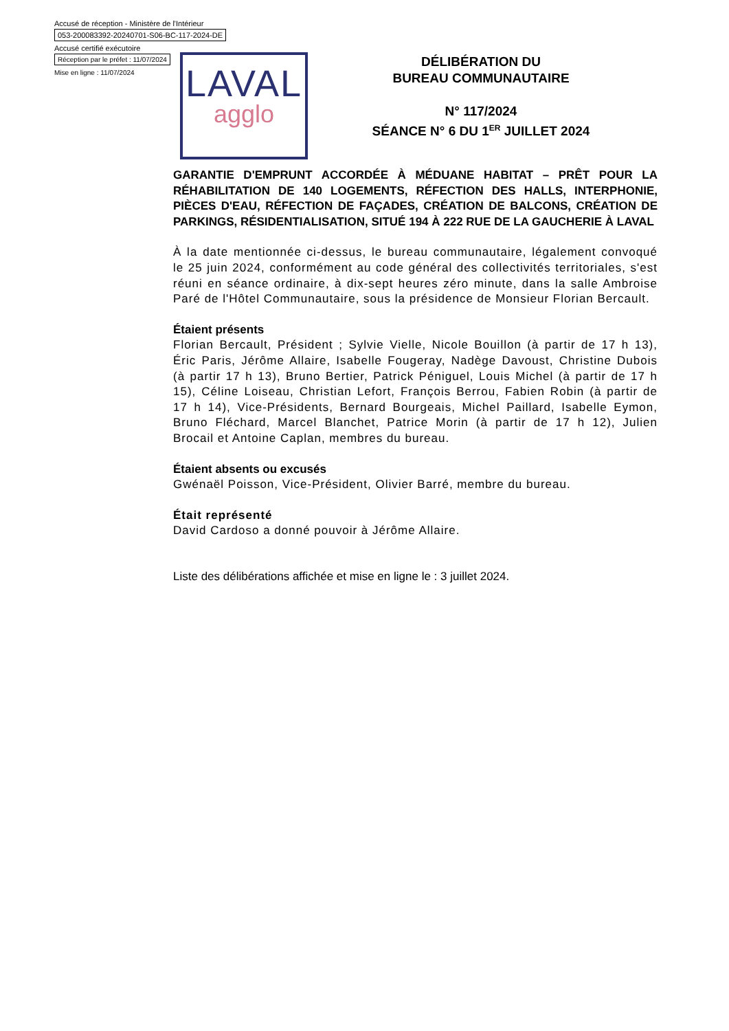Accusé de réception - Ministère de l'Intérieur
053-200083392-20240701-S06-BC-117-2024-DE
Accusé certifié exécutoire
Réception par le préfet : 11/07/2024
Mise en ligne : 11/07/2024
LAVAL
agglo
DÉLIBÉRATION DU
BUREAU COMMUNAUTAIRE
N° 117/2024
SÉANCE N° 6 DU 1<sup>ER</sup> JUILLET 2024
GARANTIE D'EMPRUNT ACCORDÉE À MÉDUANE HABITAT – PRÊT POUR LA RÉHABILITATION DE 140 LOGEMENTS, RÉFECTION DES HALLS, INTERPHONIE, PIÈCES D'EAU, RÉFECTION DE FAÇADES, CRÉATION DE BALCONS, CRÉATION DE PARKINGS, RÉSIDENTIALISATION, SITUÉ 194 À 222 RUE DE LA GAUCHERIE À LAVAL
À la date mentionnée ci-dessus, le bureau communautaire, légalement convoqué le 25 juin 2024, conformément au code général des collectivités territoriales, s'est réuni en séance ordinaire, à dix-sept heures zéro minute, dans la salle Ambroise Paré de l'Hôtel Communautaire, sous la présidence de Monsieur Florian Bercault.
Étaient présents
Florian Bercault, Président ; Sylvie Vielle, Nicole Bouillon (à partir de 17 h 13), Éric Paris, Jérôme Allaire, Isabelle Fougeray, Nadège Davoust, Christine Dubois (à partir 17 h 13), Bruno Bertier, Patrick Péniguel, Louis Michel (à partir de 17 h 15), Céline Loiseau, Christian Lefort, François Berrou, Fabien Robin (à partir de 17 h 14), Vice-Présidents, Bernard Bourgeais, Michel Paillard, Isabelle Eymon, Bruno Fléchard, Marcel Blanchet, Patrice Morin (à partir de 17 h 12), Julien Brocail et Antoine Caplan, membres du bureau.
Étaient absents ou excusés
Gwénaël Poisson, Vice-Président, Olivier Barré, membre du bureau.
Était représenté
David Cardoso a donné pouvoir à Jérôme Allaire.
Liste des délibérations affichée et mise en ligne le : 3 juillet 2024.